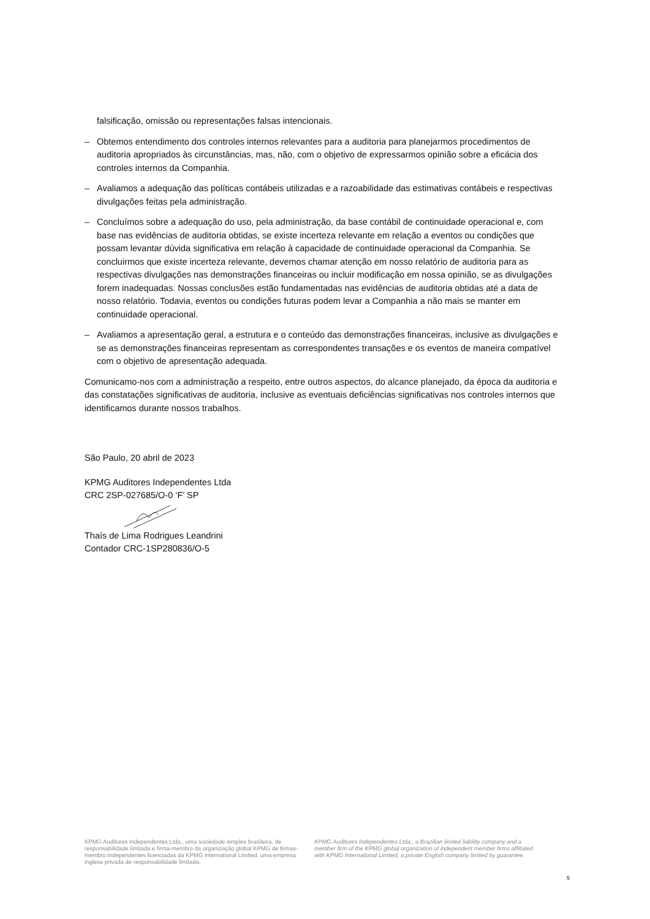falsificação, omissão ou representações falsas intencionais.
– Obtemos entendimento dos controles internos relevantes para a auditoria para planejarmos procedimentos de auditoria apropriados às circunstâncias, mas, não, com o objetivo de expressarmos opinião sobre a eficácia dos controles internos da Companhia.
– Avaliamos a adequação das políticas contábeis utilizadas e a razoabilidade das estimativas contábeis e respectivas divulgações feitas pela administração.
– Concluímos sobre a adequação do uso, pela administração, da base contábil de continuidade operacional e, com base nas evidências de auditoria obtidas, se existe incerteza relevante em relação a eventos ou condições que possam levantar dúvida significativa em relação à capacidade de continuidade operacional da Companhia. Se concluirmos que existe incerteza relevante, devemos chamar atenção em nosso relatório de auditoria para as respectivas divulgações nas demonstrações financeiras ou incluir modificação em nossa opinião, se as divulgações forem inadequadas. Nossas conclusões estão fundamentadas nas evidências de auditoria obtidas até a data de nosso relatório. Todavia, eventos ou condições futuras podem levar a Companhia a não mais se manter em continuidade operacional.
– Avaliamos a apresentação geral, a estrutura e o conteúdo das demonstrações financeiras, inclusive as divulgações e se as demonstrações financeiras representam as correspondentes transações e os eventos de maneira compatível com o objetivo de apresentação adequada.
Comunicamo-nos com a administração a respeito, entre outros aspectos, do alcance planejado, da época da auditoria e das constatações significativas de auditoria, inclusive as eventuais deficiências significativas nos controles internos que identificamos durante nossos trabalhos.
São Paulo, 20 abril de 2023
KPMG Auditores Independentes Ltda
CRC 2SP-027685/O-0 ‘F’ SP
Thaís de Lima Rodrigues Leandrini
Contador CRC-1SP280836/O-5
KPMG Auditores Independentes Ltda., uma sociedade simples brasileira, de responsabilidade limitada e firma-membro da organização global KPMG de firmas-membro independentes licenciadas da KPMG International Limited, uma empresa inglesa privada de responsabilidade limitada.
KPMG Auditores Independentes Ltda., a Brazilian limited liability company and a member firm of the KPMG global organization of independent member firms affiliated with KPMG International Limited, a private English company limited by guarantee.
5